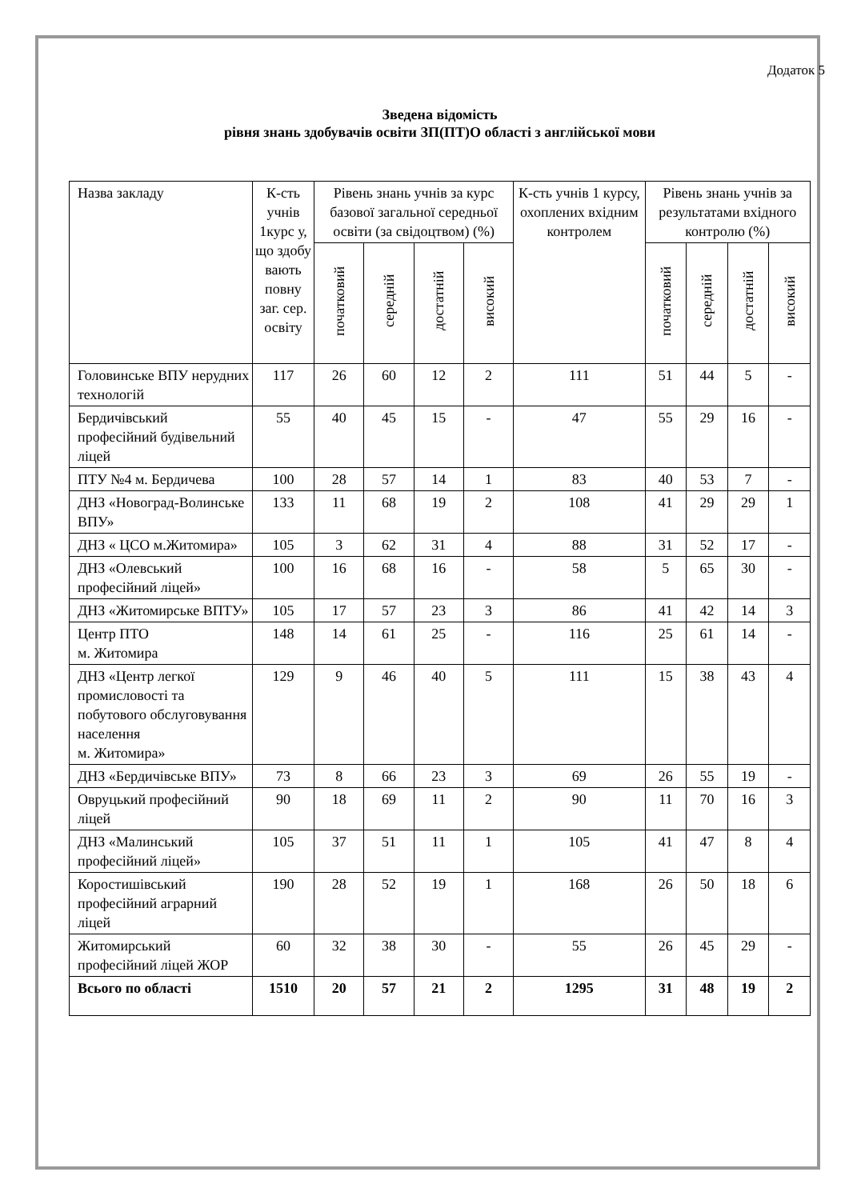Додаток 5
Зведена відомість
рівня знань здобувачів освіти ЗП(ПТ)О області з англійської мови
| Назва закладу | К-сть учнів 1курс у, що здобу вають повну заг. сер. освіту | Рівень знань учнів за курс базової загальної середньої освіти (за свідоцтвом) (%) | | | | К-сть учнів 1 курсу, охоплених вхідним контролем | Рівень знань учнів за результатами вхідного контролю (%) | | | |
| --- | --- | --- | --- | --- | --- | --- | --- | --- | --- | --- |
| | | початковий | середній | достатній | високий | | початковий | середній | достатній | високий |
| Головинське ВПУ нерудних технологій | 117 | 26 | 60 | 12 | 2 | 111 | 51 | 44 | 5 | - |
| Бердичівський професійний будівельний ліцей | 55 | 40 | 45 | 15 | - | 47 | 55 | 29 | 16 | - |
| ПТУ №4 м. Бердичева | 100 | 28 | 57 | 14 | 1 | 83 | 40 | 53 | 7 | - |
| ДНЗ «Новоград-Волинське ВПУ» | 133 | 11 | 68 | 19 | 2 | 108 | 41 | 29 | 29 | 1 |
| ДНЗ « ЦСО м.Житомира» | 105 | 3 | 62 | 31 | 4 | 88 | 31 | 52 | 17 | - |
| ДНЗ «Олевський професійний ліцей» | 100 | 16 | 68 | 16 | - | 58 | 5 | 65 | 30 | - |
| ДНЗ «Житомирське ВПТУ» | 105 | 17 | 57 | 23 | 3 | 86 | 41 | 42 | 14 | 3 |
| Центр ПТО м. Житомира | 148 | 14 | 61 | 25 | - | 116 | 25 | 61 | 14 | - |
| ДНЗ «Центр легкої промисловості та побутового обслуговування населення м. Житомира» | 129 | 9 | 46 | 40 | 5 | 111 | 15 | 38 | 43 | 4 |
| ДНЗ «Бердичівське ВПУ» | 73 | 8 | 66 | 23 | 3 | 69 | 26 | 55 | 19 | - |
| Овруцький професійний ліцей | 90 | 18 | 69 | 11 | 2 | 90 | 11 | 70 | 16 | 3 |
| ДНЗ «Малинський професійний ліцей» | 105 | 37 | 51 | 11 | 1 | 105 | 41 | 47 | 8 | 4 |
| Коростишівський професійний аграрний ліцей | 190 | 28 | 52 | 19 | 1 | 168 | 26 | 50 | 18 | 6 |
| Житомирський професійний ліцей ЖОР | 60 | 32 | 38 | 30 | - | 55 | 26 | 45 | 29 | - |
| Всього по області | 1510 | 20 | 57 | 21 | 2 | 1295 | 31 | 48 | 19 | 2 |